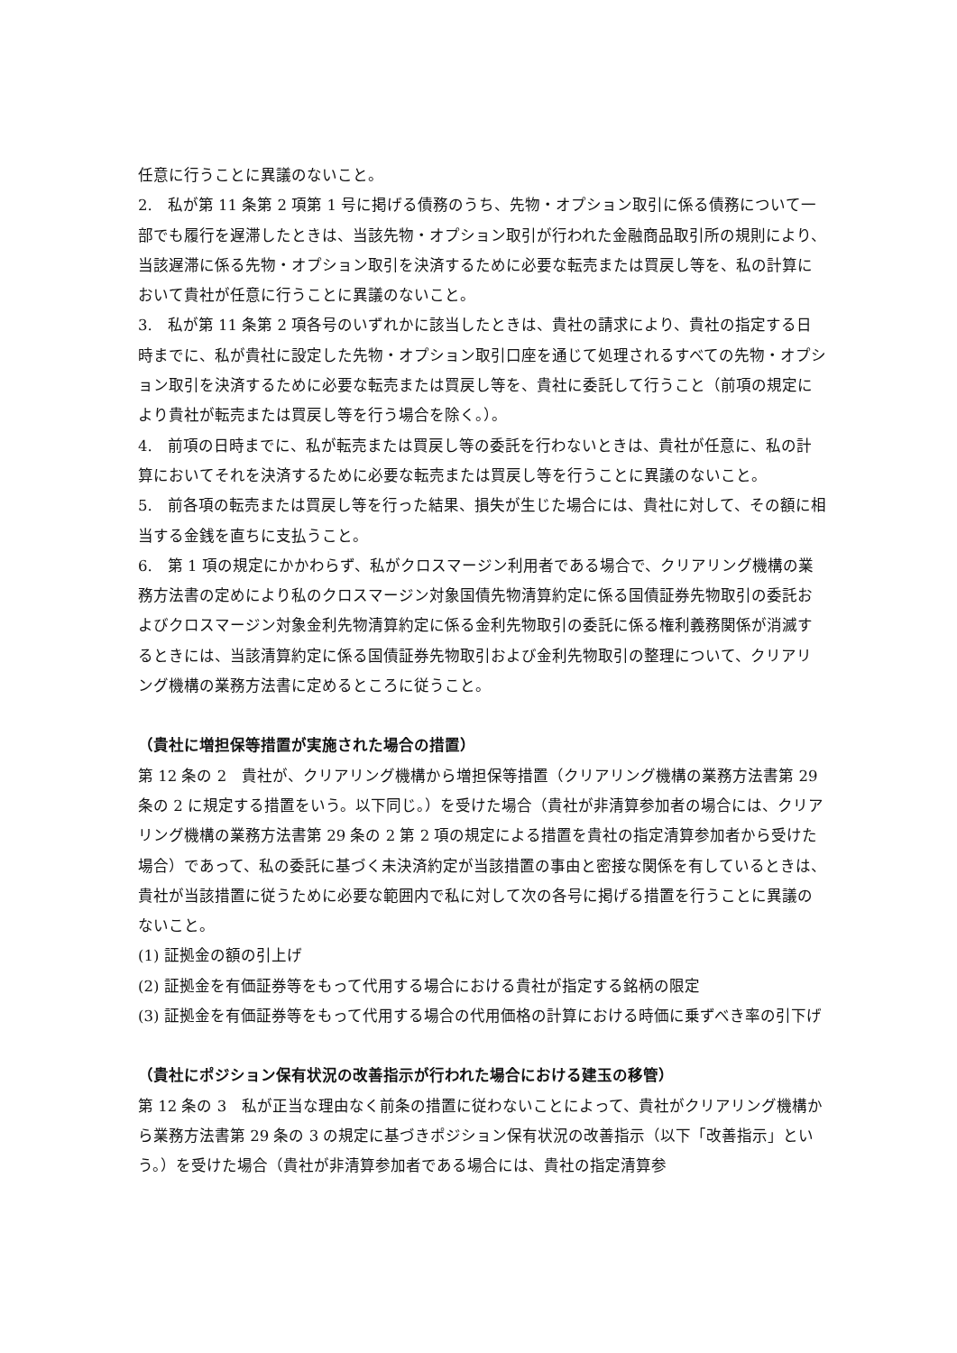任意に行うことに異議のないこと。
2.　私が第 11 条第 2 項第 1 号に掲げる債務のうち、先物・オプション取引に係る債務について一部でも履行を遅滞したときは、当該先物・オプション取引が行われた金融商品取引所の規則により、当該遅滞に係る先物・オプション取引を決済するために必要な転売または買戻し等を、私の計算において貴社が任意に行うことに異議のないこと。
3.　私が第 11 条第 2 項各号のいずれかに該当したときは、貴社の請求により、貴社の指定する日時までに、私が貴社に設定した先物・オプション取引口座を通じて処理されるすべての先物・オプション取引を決済するために必要な転売または買戻し等を、貴社に委託して行うこと（前項の規定により貴社が転売または買戻し等を行う場合を除く。）。
4.　前項の日時までに、私が転売または買戻し等の委託を行わないときは、貴社が任意に、私の計算においてそれを決済するために必要な転売または買戻し等を行うことに異議のないこと。
5.　前各項の転売または買戻し等を行った結果、損失が生じた場合には、貴社に対して、その額に相当する金銭を直ちに支払うこと。
6.　第 1 項の規定にかかわらず、私がクロスマージン利用者である場合で、クリアリング機構の業務方法書の定めにより私のクロスマージン対象国債先物清算約定に係る国債証券先物取引の委託およびクロスマージン対象金利先物清算約定に係る金利先物取引の委託に係る権利義務関係が消滅するときには、当該清算約定に係る国債証券先物取引および金利先物取引の整理について、クリアリング機構の業務方法書に定めるところに従うこと。
（貴社に増担保等措置が実施された場合の措置）
第 12 条の 2　貴社が、クリアリング機構から増担保等措置（クリアリング機構の業務方法書第 29 条の 2 に規定する措置をいう。以下同じ。）を受けた場合（貴社が非清算参加者の場合には、クリアリング機構の業務方法書第 29 条の 2 第 2 項の規定による措置を貴社の指定清算参加者から受けた場合）であって、私の委託に基づく未決済約定が当該措置の事由と密接な関係を有しているときは、貴社が当該措置に従うために必要な範囲内で私に対して次の各号に掲げる措置を行うことに異議のないこと。
(1) 証拠金の額の引上げ
(2) 証拠金を有価証券等をもって代用する場合における貴社が指定する銘柄の限定
(3) 証拠金を有価証券等をもって代用する場合の代用価格の計算における時価に乗ずべき率の引下げ
（貴社にポジション保有状況の改善指示が行われた場合における建玉の移管）
第 12 条の 3　私が正当な理由なく前条の措置に従わないことによって、貴社がクリアリング機構から業務方法書第 29 条の 3 の規定に基づきポジション保有状況の改善指示（以下「改善指示」という。）を受けた場合（貴社が非清算参加者である場合には、貴社の指定清算参